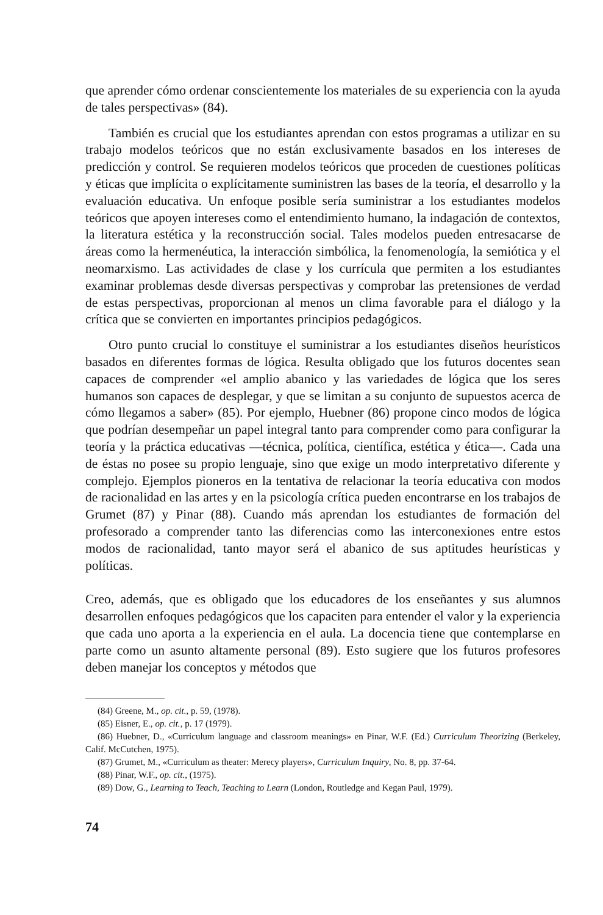que aprender cómo ordenar conscientemente los materiales de su experiencia con la ayuda de tales perspectivas» (84).
También es crucial que los estudiantes aprendan con estos programas a utilizar en su trabajo modelos teóricos que no están exclusivamente basados en los intereses de predicción y control. Se requieren modelos teóricos que proceden de cuestiones políticas y éticas que implícita o explícitamente suministren las bases de la teoría, el desarrollo y la evaluación educativa. Un enfoque posible sería suministrar a los estudiantes modelos teóricos que apoyen intereses como el entendimiento humano, la indagación de contextos, la literatura estética y la reconstrucción social. Tales modelos pueden entresacarse de áreas como la hermenéutica, la interacción simbólica, la fenomenología, la semiótica y el neomarxismo. Las actividades de clase y los currícula que permiten a los estudiantes examinar problemas desde diversas perspectivas y comprobar las pretensiones de verdad de estas perspectivas, proporcionan al menos un clima favorable para el diálogo y la crítica que se convierten en importantes principios pedagógicos.
Otro punto crucial lo constituye el suministrar a los estudiantes diseños heurísticos basados en diferentes formas de lógica. Resulta obligado que los futuros docentes sean capaces de comprender «el amplio abanico y las variedades de lógica que los seres humanos son capaces de desplegar, y que se limitan a su conjunto de supuestos acerca de cómo llegamos a saber» (85). Por ejemplo, Huebner (86) propone cinco modos de lógica que podrían desempeñar un papel integral tanto para comprender como para configurar la teoría y la práctica educativas —técnica, política, científica, estética y ética—. Cada una de éstas no posee su propio lenguaje, sino que exige un modo interpretativo diferente y complejo. Ejemplos pioneros en la tentativa de relacionar la teoría educativa con modos de racionalidad en las artes y en la psicología crítica pueden encontrarse en los trabajos de Grumet (87) y Pinar (88). Cuando más aprendan los estudiantes de formación del profesorado a comprender tanto las diferencias como las interconexiones entre estos modos de racionalidad, tanto mayor será el abanico de sus aptitudes heurísticas y políticas.
Creo, además, que es obligado que los educadores de los enseñantes y sus alumnos desarrollen enfoques pedagógicos que los capaciten para entender el valor y la experiencia que cada uno aporta a la experiencia en el aula. La docencia tiene que contemplarse en parte como un asunto altamente personal (89). Esto sugiere que los futuros profesores deben manejar los conceptos y métodos que
(84) Greene, M., op. cit., p. 59, (1978).
(85) Eisner, E., op. cit., p. 17 (1979).
(86) Huebner, D., «Curriculum language and classroom meanings» en Pinar, W.F. (Ed.) Curriculum Theorizing (Berkeley, Calif. McCutchen, 1975).
(87) Grumet, M., «Curriculum as theater: Merecy players», Curriculum Inquiry, No. 8, pp. 37-64.
(88) Pinar, W.F., op. cit., (1975).
(89) Dow, G., Learning to Teach, Teaching to Learn (London, Routledge and Kegan Paul, 1979).
74